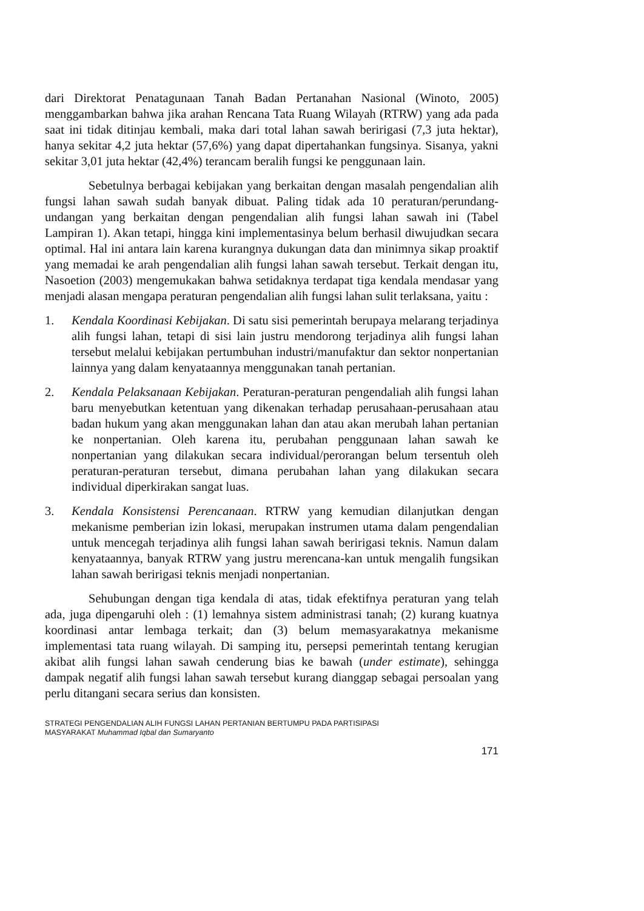dari Direktorat Penatagunaan Tanah Badan Pertanahan Nasional (Winoto, 2005) menggambarkan bahwa jika arahan Rencana Tata Ruang Wilayah (RTRW) yang ada pada saat ini tidak ditinjau kembali, maka dari total lahan sawah beririgasi (7,3 juta hektar), hanya sekitar 4,2 juta hektar (57,6%) yang dapat dipertahankan fungsinya. Sisanya, yakni sekitar 3,01 juta hektar (42,4%) terancam beralih fungsi ke penggunaan lain.
Sebetulnya berbagai kebijakan yang berkaitan dengan masalah pengendalian alih fungsi lahan sawah sudah banyak dibuat. Paling tidak ada 10 peraturan/perundang-undangan yang berkaitan dengan pengendalian alih fungsi lahan sawah ini (Tabel Lampiran 1). Akan tetapi, hingga kini implementasinya belum berhasil diwujudkan secara optimal. Hal ini antara lain karena kurangnya dukungan data dan minimnya sikap proaktif yang memadai ke arah pengendalian alih fungsi lahan sawah tersebut. Terkait dengan itu, Nasoetion (2003) mengemukakan bahwa setidaknya terdapat tiga kendala mendasar yang menjadi alasan mengapa peraturan pengendalian alih fungsi lahan sulit terlaksana, yaitu :
1. Kendala Koordinasi Kebijakan. Di satu sisi pemerintah berupaya melarang terjadinya alih fungsi lahan, tetapi di sisi lain justru mendorong terjadinya alih fungsi lahan tersebut melalui kebijakan pertumbuhan industri/manufaktur dan sektor nonpertanian lainnya yang dalam kenyataannya menggunakan tanah pertanian.
2. Kendala Pelaksanaan Kebijakan. Peraturan-peraturan pengendaliah alih fungsi lahan baru menyebutkan ketentuan yang dikenakan terhadap perusahaan-perusahaan atau badan hukum yang akan menggunakan lahan dan atau akan merubah lahan pertanian ke nonpertanian. Oleh karena itu, perubahan penggunaan lahan sawah ke nonpertanian yang dilakukan secara individual/perorangan belum tersentuh oleh peraturan-peraturan tersebut, dimana perubahan lahan yang dilakukan secara individual diperkirakan sangat luas.
3. Kendala Konsistensi Perencanaan. RTRW yang kemudian dilanjutkan dengan mekanisme pemberian izin lokasi, merupakan instrumen utama dalam pengendalian untuk mencegah terjadinya alih fungsi lahan sawah beririgasi teknis. Namun dalam kenyataannya, banyak RTRW yang justru merencana-kan untuk mengalih fungsikan lahan sawah beririgasi teknis menjadi nonpertanian.
Sehubungan dengan tiga kendala di atas, tidak efektifnya peraturan yang telah ada, juga dipengaruhi oleh : (1) lemahnya sistem administrasi tanah; (2) kurang kuatnya koordinasi antar lembaga terkait; dan (3) belum memasyarakatnya mekanisme implementasi tata ruang wilayah. Di samping itu, persepsi pemerintah tentang kerugian akibat alih fungsi lahan sawah cenderung bias ke bawah (under estimate), sehingga dampak negatif alih fungsi lahan sawah tersebut kurang dianggap sebagai persoalan yang perlu ditangani secara serius dan konsisten.
STRATEGI PENGENDALIAN ALIH FUNGSI LAHAN PERTANIAN BERTUMPU PADA PARTISIPASI
MASYARAKAT Muhammad Iqbal dan Sumaryanto
171